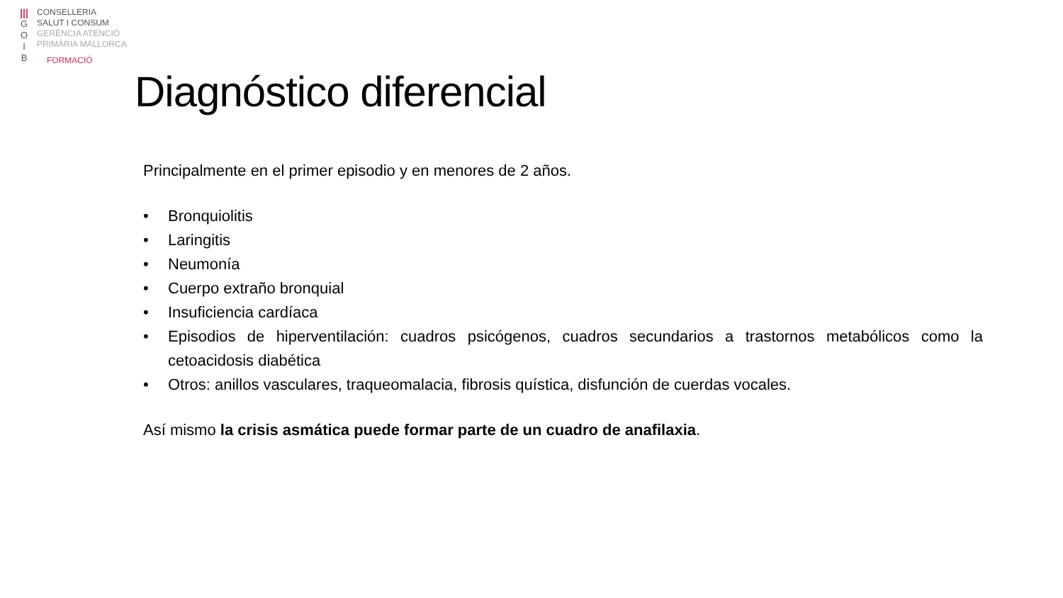|||
G
O
I
B
CONSELLERIA
SALUT I CONSUM
GERÈNCIA ATENCIÓ
PRIMÀRIA MALLORCA
FORMACIÓ
Diagnóstico diferencial
Principalmente en el primer episodio y en menores de 2 años.
• Bronquiolitis
• Laringitis
• Neumonía
• Cuerpo extraño bronquial
• Insuficiencia cardíaca
• Episodios de hiperventilación: cuadros psicógenos, cuadros secundarios a trastornos metabólicos como la cetoacidosis diabética
• Otros: anillos vasculares, traqueomalacia, fibrosis quística, disfunción de cuerdas vocales.
Así mismo la crisis asmática puede formar parte de un cuadro de anafilaxia.